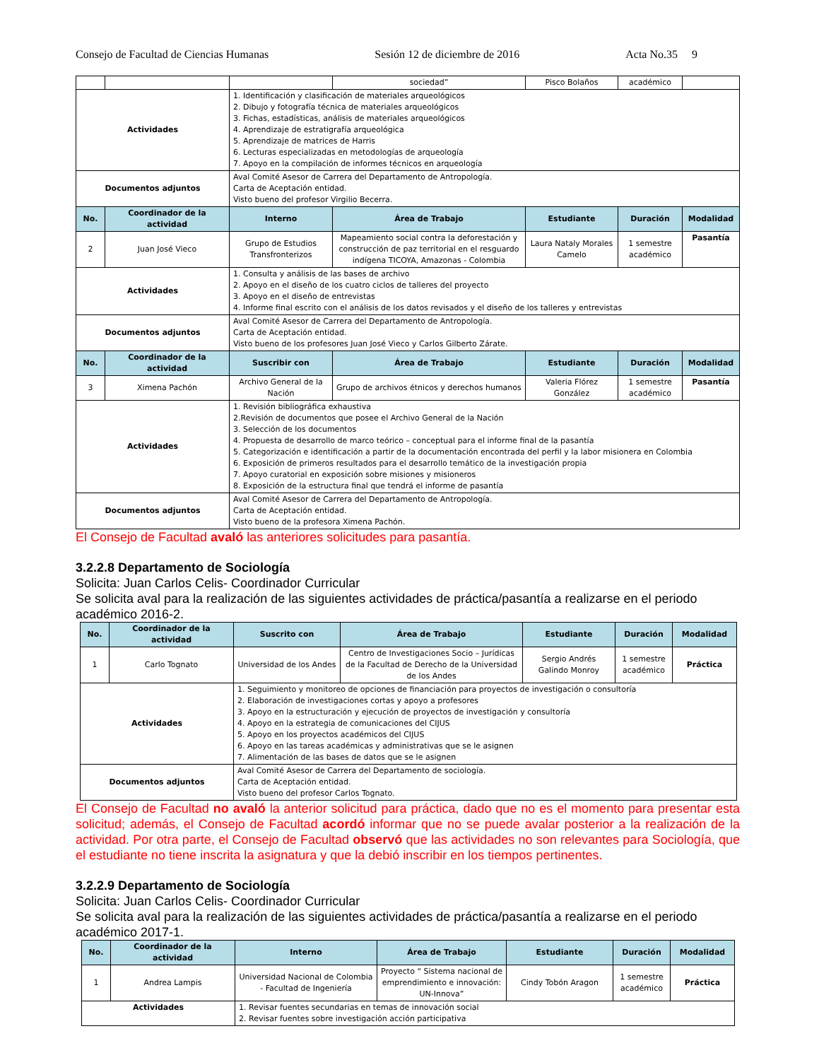Consejo de Facultad de Ciencias Humanas Sesión 12 de diciembre de 2016 Acta No.35 9
| | | | sociedad” | Pisco Bolaños | académico | |
| Actividades | | 1. Identificación y clasificación de materiales arqueológicos 2. Dibujo y fotografía técnica de materiales arqueológicos 3. Fichas, estadísticas, análisis de materiales arqueológicos 4. Aprendizaje de estratigrafía arqueológica 5. Aprendizaje de matrices de Harris 6. Lecturas especializadas en metodologías de arqueología 7. Apoyo en la compilación de informes técnicos en arqueología | | | | |
| Documentos adjuntos | | Aval Comité Asesor de Carrera del Departamento de Antropología. Carta de Aceptación entidad. Visto bueno del profesor Virgilio Becerra. | | | | |
| No. | Coordinador de la actividad | Interno | Área de Trabajo | Estudiante | Duración | Modalidad |
| 2 | Juan José Vieco | Grupo de Estudios Transfronterizos | Mapeamiento social contra la deforestación y construcción de paz territorial en el resguardo indígena TICOYA, Amazonas - Colombia | Laura Nataly Morales Camelo | 1 semestre académico | Pasantía |
| Actividades | | 1. Consulta y análisis de las bases de archivo 2. Apoyo en el diseño de los cuatro ciclos de talleres del proyecto 3. Apoyo en el diseño de entrevistas 4. Informe final escrito con el análisis de los datos revisados y el diseño de los talleres y entrevistas | | | | |
| Documentos adjuntos | | Aval Comité Asesor de Carrera del Departamento de Antropología. Carta de Aceptación entidad. Visto bueno de los profesores Juan José Vieco y Carlos Gilberto Zárate. | | | | |
| No. | Coordinador de la actividad | Suscribir con | Área de Trabajo | Estudiante | Duración | Modalidad |
| 3 | Ximena Pachón | Archivo General de la Nación | Grupo de archivos étnicos y derechos humanos | Valeria Flórez González | 1 semestre académico | Pasantía |
| Actividades | | 1. Revisión bibliográfica exhaustiva 2.Revisión de documentos que posee el Archivo General de la Nación 3. Selección de los documentos 4. Propuesta de desarrollo de marco teórico – conceptual para el informe final de la pasantía 5. Categorización e identificación a partir de la documentación encontrada del perfil y la labor misionera en Colombia 6. Exposición de primeros resultados para el desarrollo temático de la investigación propia 7. Apoyo curatorial en exposición sobre misiones y misioneros 8. Exposición de la estructura final que tendrá el informe de pasantía | | | | |
| Documentos adjuntos | | Aval Comité Asesor de Carrera del Departamento de Antropología. Carta de Aceptación entidad. Visto bueno de la profesora Ximena Pachón. | | | | |
El Consejo de Facultad avaló las anteriores solicitudes para pasantía.
3.2.2.8 Departamento de Sociología
Solicita: Juan Carlos Celis- Coordinador Curricular
Se solicita aval para la realización de las siguientes actividades de práctica/pasantía a realizarse en el periodo académico 2016-2.
| No. | Coordinador de la actividad | Suscrito con | Área de Trabajo | Estudiante | Duración | Modalidad |
| --- | --- | --- | --- | --- | --- | --- |
| 1 | Carlo Tognato | Universidad de los Andes | Centro de Investigaciones Socio – Jurídicas de la Facultad de Derecho de la Universidad de los Andes | Sergio Andrés Galindo Monroy | 1 semestre académico | Práctica |
| Actividades | | 1. Seguimiento y monitoreo de opciones de financiación para proyectos de investigación o consultoría 2. Elaboración de investigaciones cortas y apoyo a profesores 3. Apoyo en la estructuración y ejecución de proyectos de investigación y consultoría 4. Apoyo en la estrategia de comunicaciones del CIJUS 5. Apoyo en los proyectos académicos del CIJUS 6. Apoyo en las tareas académicas y administrativas que se le asignen 7. Alimentación de las bases de datos que se le asignen | | | | |
| Documentos adjuntos | | Aval Comité Asesor de Carrera del Departamento de sociología. Carta de Aceptación entidad. Visto bueno del profesor Carlos Tognato. | | | | |
El Consejo de Facultad no avaló la anterior solicitud para práctica, dado que no es el momento para presentar esta solicitud; además, el Consejo de Facultad acordó informar que no se puede avalar posterior a la realización de la actividad. Por otra parte, el Consejo de Facultad observó que las actividades no son relevantes para Sociología, que el estudiante no tiene inscrita la asignatura y que la debió inscribir en los tiempos pertinentes.
3.2.2.9 Departamento de Sociología
Solicita: Juan Carlos Celis- Coordinador Curricular
Se solicita aval para la realización de las siguientes actividades de práctica/pasantía a realizarse en el periodo académico 2017-1.
| No. | Coordinador de la actividad | Interno | Área de Trabajo | Estudiante | Duración | Modalidad |
| --- | --- | --- | --- | --- | --- | --- |
| 1 | Andrea Lampis | Universidad Nacional de Colombia - Facultad de Ingeniería | Proyecto “ Sistema nacional de emprendimiento e innovación: UN-Innova” | Cindy Tobón Aragon | 1 semestre académico | Práctica |
| Actividades | | 1. Revisar fuentes secundarias en temas de innovación social 2. Revisar fuentes sobre investigación acción participativa | | | | |